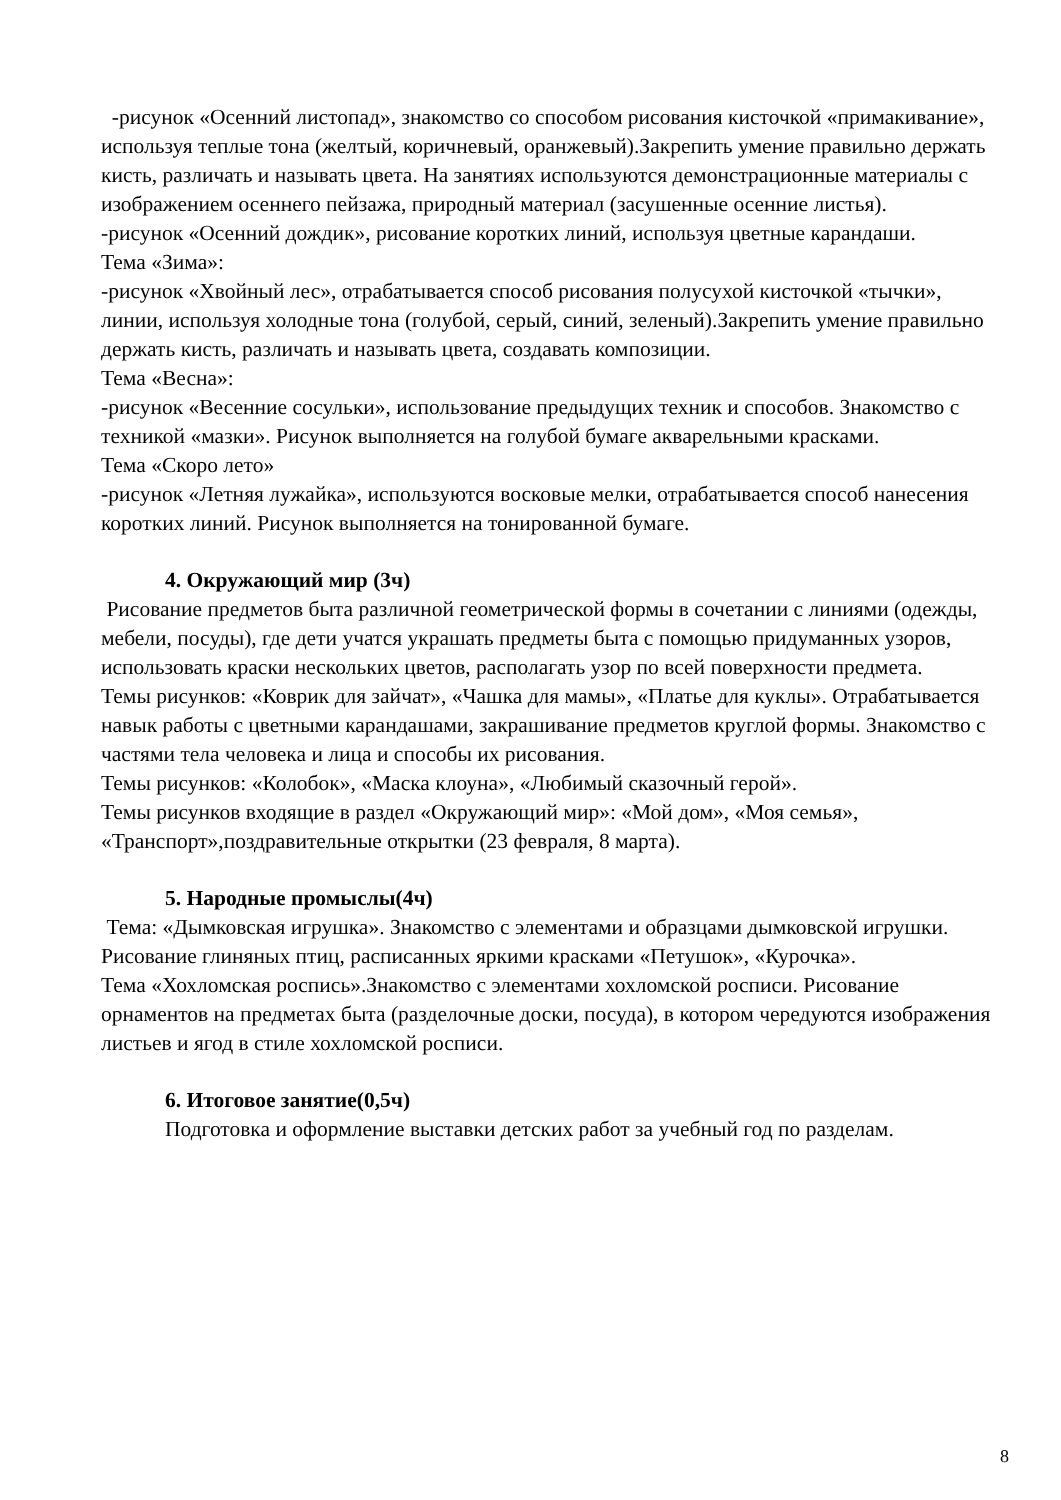-рисунок «Осенний листопад», знакомство со способом рисования кисточкой «примакивание», используя теплые тона (желтый, коричневый, оранжевый).Закрепить умение правильно держать кисть, различать и называть цвета. На занятиях используются демонстрационные материалы с изображением осеннего пейзажа, природный материал (засушенные осенние листья).
-рисунок «Осенний дождик», рисование коротких линий, используя цветные карандаши.
Тема «Зима»:
-рисунок «Хвойный лес», отрабатывается способ рисования полусухой кисточкой «тычки», линии, используя холодные тона (голубой, серый, синий, зеленый).Закрепить умение правильно держать кисть, различать и называть цвета, создавать композиции.
Тема «Весна»:
-рисунок «Весенние сосульки», использование предыдущих техник и способов. Знакомство с техникой «мазки». Рисунок выполняется на голубой бумаге акварельными красками.
Тема «Скоро лето»
-рисунок «Летняя лужайка», используются восковые мелки, отрабатывается способ нанесения коротких линий. Рисунок выполняется на тонированной бумаге.
4. Окружающий мир (3ч)
Рисование предметов быта различной геометрической формы в сочетании с линиями (одежды, мебели, посуды), где дети учатся украшать предметы быта с помощью придуманных узоров, использовать краски нескольких цветов, располагать узор по всей поверхности предмета.
Темы рисунков: «Коврик для зайчат», «Чашка для мамы», «Платье для куклы». Отрабатывается навык работы с цветными карандашами, закрашивание предметов круглой формы. Знакомство с частями тела человека и лица и способы их рисования.
Темы рисунков: «Колобок», «Маска клоуна», «Любимый сказочный герой».
Темы рисунков входящие в раздел «Окружающий мир»: «Мой дом», «Моя семья», «Транспорт»,поздравительные открытки (23 февраля, 8 марта).
5. Народные промыслы(4ч)
Тема: «Дымковская игрушка». Знакомство с элементами и образцами дымковской игрушки.
Рисование глиняных птиц, расписанных яркими красками «Петушок», «Курочка».
Тема «Хохломская роспись».Знакомство с элементами хохломской росписи. Рисование орнаментов на предметах быта (разделочные доски, посуда), в котором чередуются изображения листьев и ягод в стиле хохломской росписи.
6. Итоговое занятие(0,5ч)
Подготовка и оформление выставки детских работ за учебный год по разделам.
8